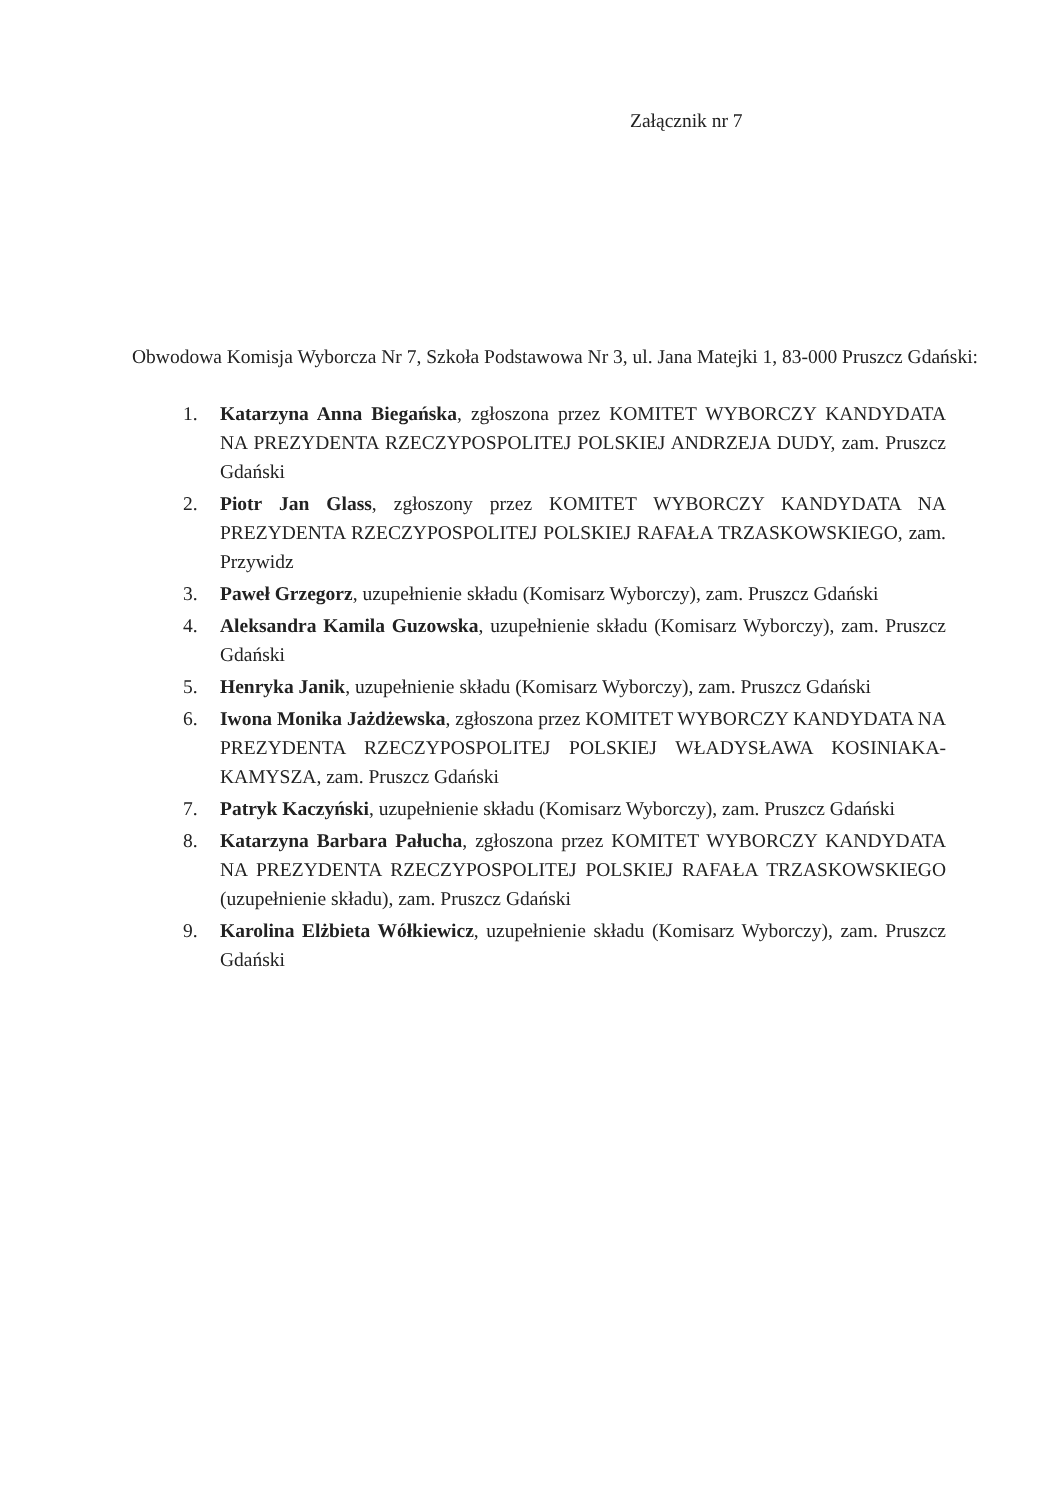Załącznik nr 7
Obwodowa Komisja Wyborcza Nr 7, Szkoła Podstawowa Nr 3, ul. Jana Matejki 1, 83-000 Pruszcz Gdański:
1. Katarzyna Anna Biegańska, zgłoszona przez KOMITET WYBORCZY KANDYDATA NA PREZYDENTA RZECZYPOSPOLITEJ POLSKIEJ ANDRZEJA DUDY, zam. Pruszcz Gdański
2. Piotr Jan Glass, zgłoszony przez KOMITET WYBORCZY KANDYDATA NA PREZYDENTA RZECZYPOSPOLITEJ POLSKIEJ RAFAŁA TRZASKOWSKIEGO, zam. Przywidz
3. Paweł Grzegorz, uzupełnienie składu (Komisarz Wyborczy), zam. Pruszcz Gdański
4. Aleksandra Kamila Guzowska, uzupełnienie składu (Komisarz Wyborczy), zam. Pruszcz Gdański
5. Henryka Janik, uzupełnienie składu (Komisarz Wyborczy), zam. Pruszcz Gdański
6. Iwona Monika Jażdżewska, zgłoszona przez KOMITET WYBORCZY KANDYDATA NA PREZYDENTA RZECZYPOSPOLITEJ POLSKIEJ WŁADYSŁAWA KOSINIAKA-KAMYSZA, zam. Pruszcz Gdański
7. Patryk Kaczyński, uzupełnienie składu (Komisarz Wyborczy), zam. Pruszcz Gdański
8. Katarzyna Barbara Pałucha, zgłoszona przez KOMITET WYBORCZY KANDYDATA NA PREZYDENTA RZECZYPOSPOLITEJ POLSKIEJ RAFAŁA TRZASKOWSKIEGO (uzupełnienie składu), zam. Pruszcz Gdański
9. Karolina Elżbieta Wółkiewicz, uzupełnienie składu (Komisarz Wyborczy), zam. Pruszcz Gdański